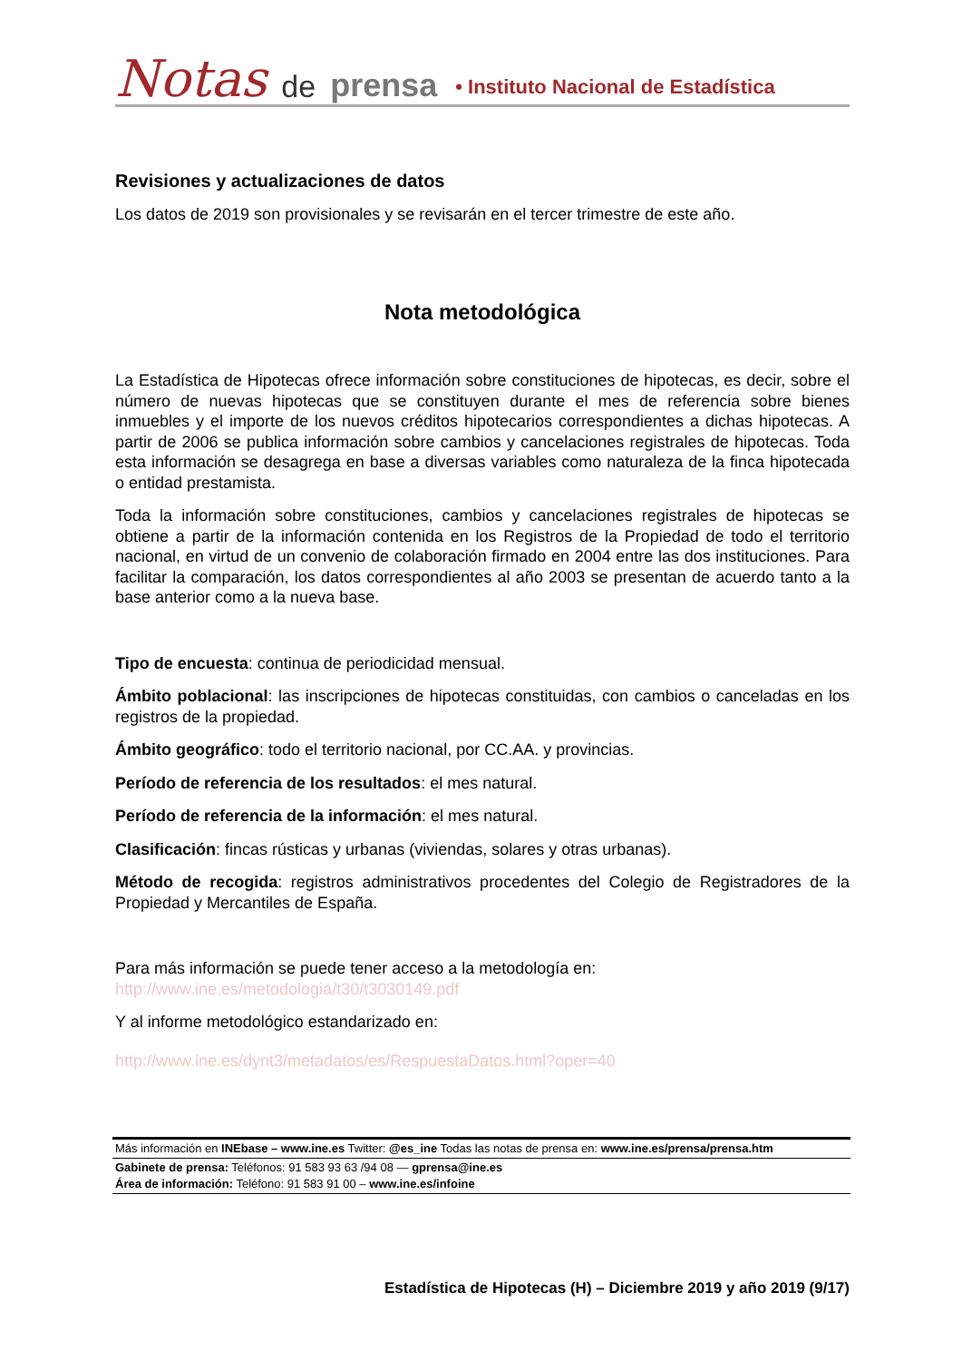Notas de prensa • Instituto Nacional de Estadística
Revisiones y actualizaciones de datos
Los datos de 2019 son provisionales y se revisarán en el tercer trimestre de este año.
Nota metodológica
La Estadística de Hipotecas ofrece información sobre constituciones de hipotecas, es decir, sobre el número de nuevas hipotecas que se constituyen durante el mes de referencia sobre bienes inmuebles y el importe de los nuevos créditos hipotecarios correspondientes a dichas hipotecas. A partir de 2006 se publica información sobre cambios y cancelaciones registrales de hipotecas. Toda esta información se desagrega en base a diversas variables como naturaleza de la finca hipotecada o entidad prestamista.
Toda la información sobre constituciones, cambios y cancelaciones registrales de hipotecas se obtiene a partir de la información contenida en los Registros de la Propiedad de todo el territorio nacional, en virtud de un convenio de colaboración firmado en 2004 entre las dos instituciones. Para facilitar la comparación, los datos correspondientes al año 2003 se presentan de acuerdo tanto a la base anterior como a la nueva base.
Tipo de encuesta: continua de periodicidad mensual.
Ámbito poblacional: las inscripciones de hipotecas constituidas, con cambios o canceladas en los registros de la propiedad.
Ámbito geográfico: todo el territorio nacional, por CC.AA. y provincias.
Período de referencia de los resultados: el mes natural.
Período de referencia de la información: el mes natural.
Clasificación: fincas rústicas y urbanas (viviendas, solares y otras urbanas).
Método de recogida: registros administrativos procedentes del Colegio de Registradores de la Propiedad y Mercantiles de España.
Para más información se puede tener acceso a la metodología en:
http://www.ine.es/metodologia/t30/t3030149.pdf
Y al informe metodológico estandarizado en:
http://www.ine.es/dynt3/metadatos/es/RespuestaDatos.html?oper=40
Más información en INEbase – www.ine.es Twitter: @es_ine Todas las notas de prensa en: www.ine.es/prensa/prensa.htm
Gabinete de prensa: Teléfonos: 91 583 93 63 /94 08 — gprensa@ine.es
Área de información: Teléfono: 91 583 91 00 – www.ine.es/infoine
Estadística de Hipotecas (H) – Diciembre 2019 y año 2019 (9/17)